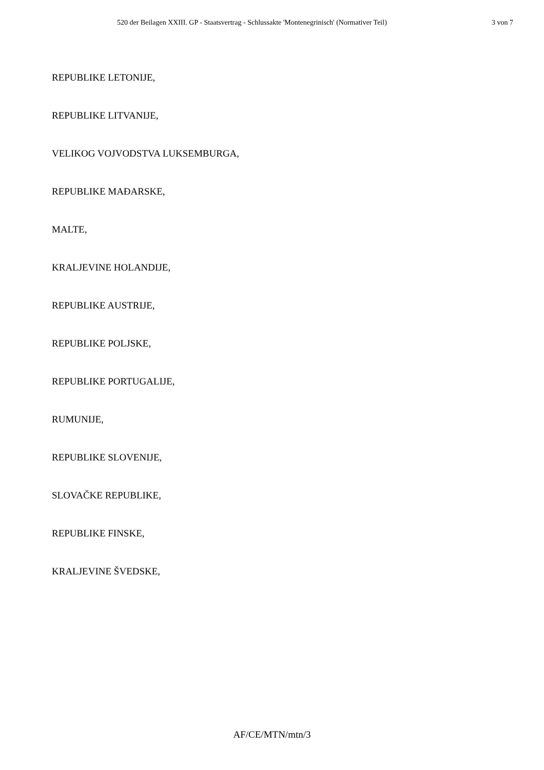520 der Beilagen XXIII. GP - Staatsvertrag - Schlussakte 'Montenegrinisch' (Normativer Teil) 3 von 7
REPUBLIKE LETONIJE,
REPUBLIKE LITVANIJE,
VELIKOG VOJVODSTVA LUKSEMBURGA,
REPUBLIKE MAĐARSKE,
MALTE,
KRALJEVINE HOLANDIJE,
REPUBLIKE AUSTRIJE,
REPUBLIKE POLJSKE,
REPUBLIKE PORTUGALIJE,
RUMUNIJE,
REPUBLIKE SLOVENIJE,
SLOVAČKE REPUBLIKE,
REPUBLIKE FINSKE,
KRALJEVINE ŠVEDSKE,
AF/CE/MTN/mtn/3